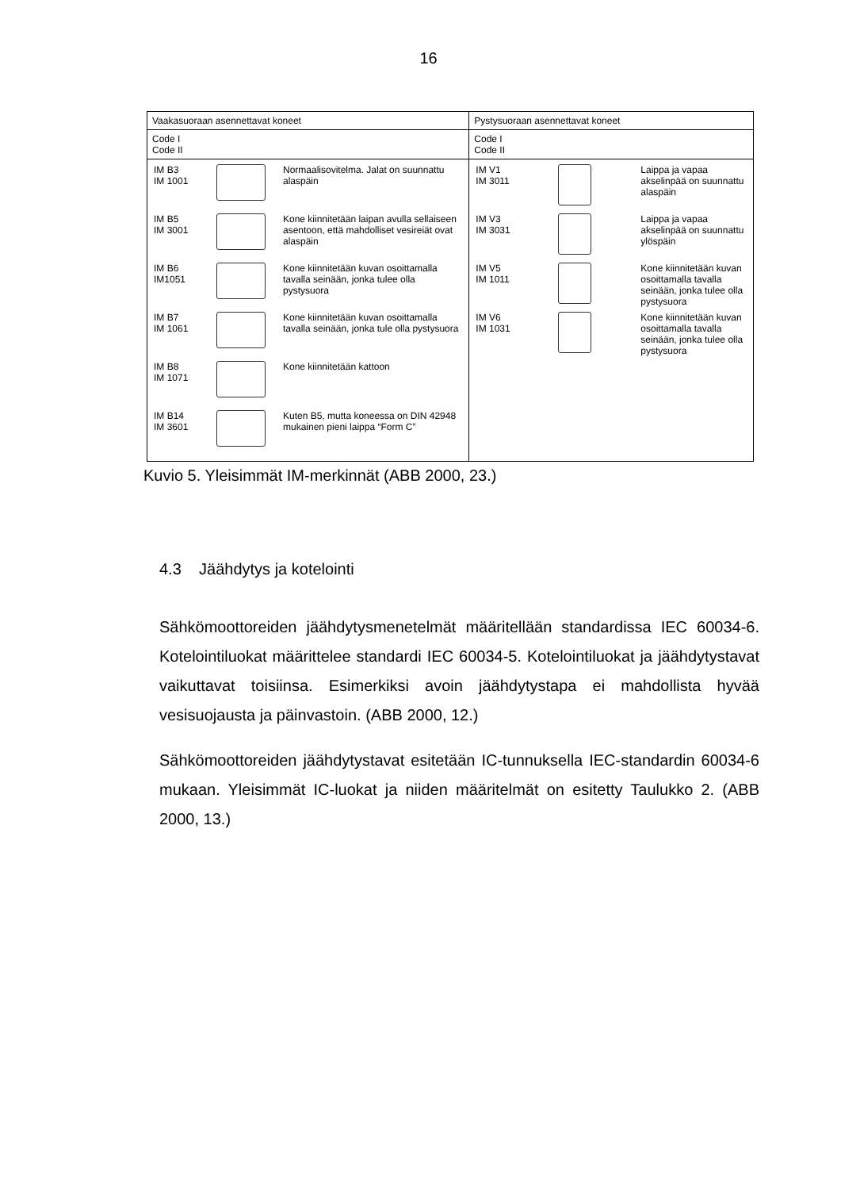16
| Vaakasuoraan asennettavat koneet | Pystysuoraan asennettavat koneet |
| --- | --- |
| Code I Code II | Code I Code II |
| / IM B3 IM 1001 / / Normaalisovitelma. Jalat on suunnattu alaspäin / / IM B5 IM 3001 / / Kone kiinnitetään laipan avulla sellaiseen asentoon, että mahdolliset vesireiät ovat alaspäin / / IM B6 IM1051 / / Kone kiinnitetään kuvan osoittamalla tavalla seinään, jonka tulee olla pystysuora / / IM B7 IM 1061 / / Kone kiinnitetään kuvan osoittamalla tavalla seinään, jonka tule olla pystysuora / / IM B8 IM 1071 / / Kone kiinnitetään kattoon / / IM B14 IM 3601 / / Kuten B5, mutta koneessa on DIN 42948 mukainen pieni laippa “Form C” / | / IM V1 IM 3011 / / Laippa ja vapaa akselinpää on suunnattu alaspäin / / IM V3 IM 3031 / / Laippa ja vapaa akselinpää on suunnattu ylöspäin / / IM V5 IM 1011 / / Kone kiinnitetään kuvan osoittamalla tavalla seinään, jonka tulee olla pystysuora / / IM V6 IM 1031 / / Kone kiinnitetään kuvan osoittamalla tavalla seinään, jonka tulee olla pystysuora / |
Kuvio 5. Yleisimmät IM-merkinnät (ABB 2000, 23.)
4.3 Jäähdytys ja kotelointi
Sähkömoottoreiden jäähdytysmenetelmät määritellään standardissa IEC 60034-6. Kotelointiluokat määrittelee standardi IEC 60034-5. Kotelointiluokat ja jäähdytystavat vaikuttavat toisiinsa. Esimerkiksi avoin jäähdytystapa ei mahdollista hyvää vesisuojausta ja päinvastoin. (ABB 2000, 12.)
Sähkömoottoreiden jäähdytystavat esitetään IC-tunnuksella IEC-standardin 60034-6 mukaan. Yleisimmät IC-luokat ja niiden määritelmät on esitetty Taulukko 2. (ABB 2000, 13.)